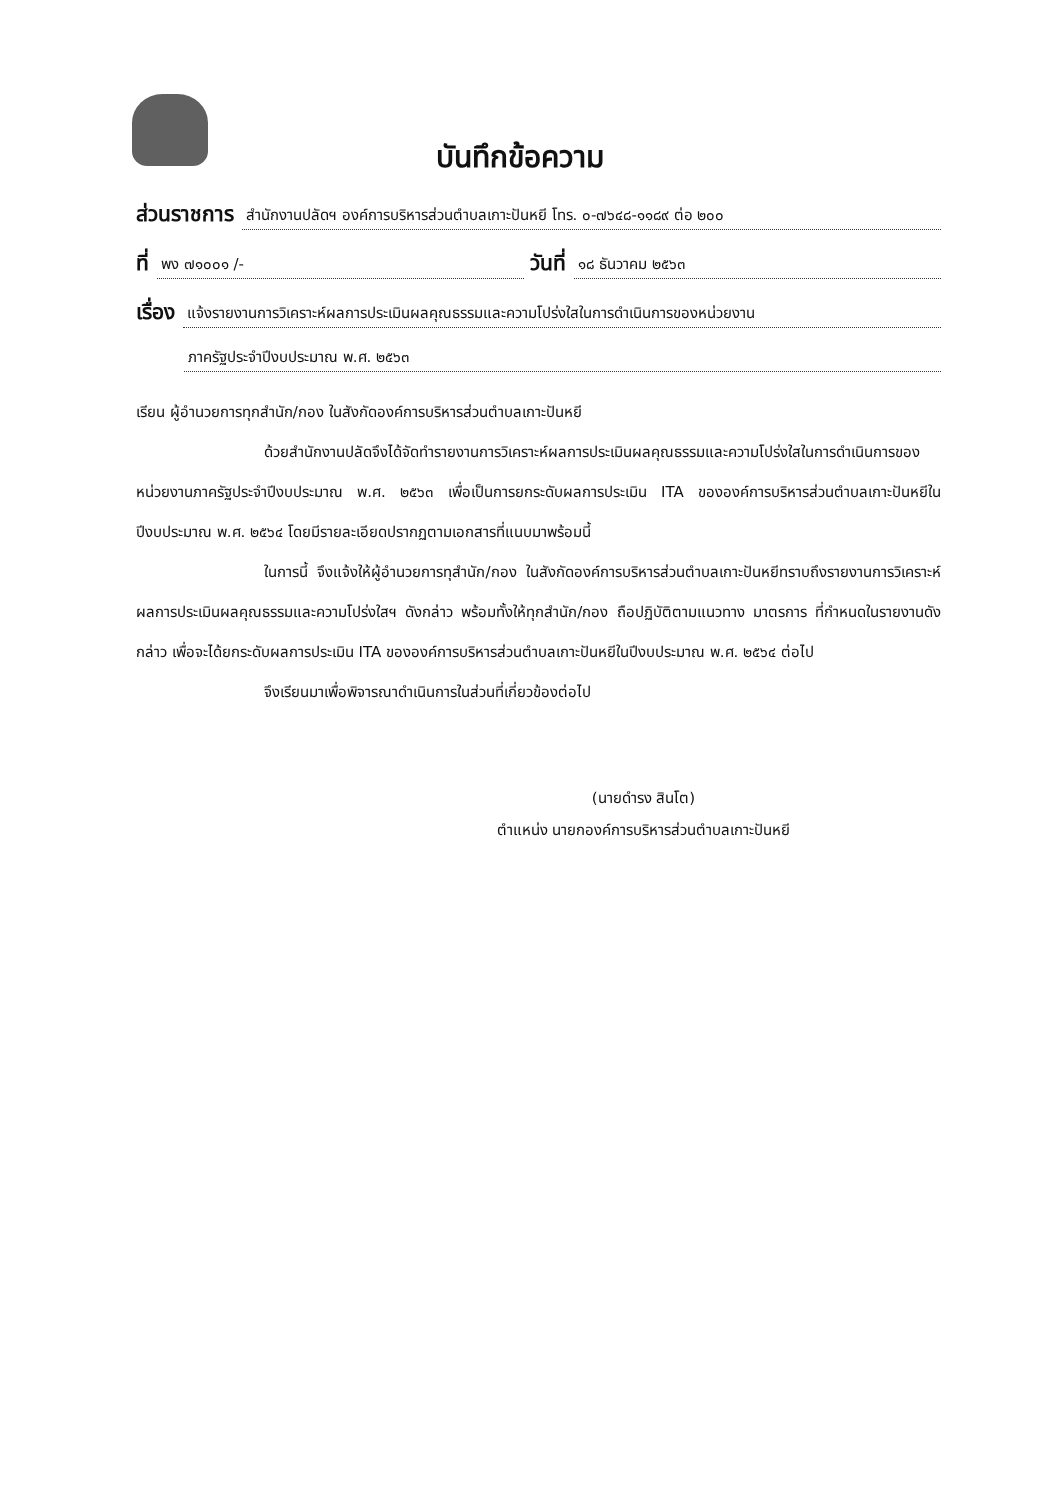บันทึกข้อความ
ส่วนราชการ สำนักงานปลัดฯ องค์การบริหารส่วนตำบลเกาะปันหยี โทร. ๐-๗๖๔๘-๑๑๘๙ ต่อ ๒๐๐
ที่ พง ๗๑๐๐๑ /- วันที่ ๑๘ ธันวาคม ๒๕๖๓
เรื่อง แจ้งรายงานการวิเคราะห์ผลการประเมินผลคุณธรรมและความโปร่งใสในการดำเนินการของหน่วยงาน
ภาครัฐประจำปีงบประมาณ พ.ศ. ๒๕๖๓
เรียน ผู้อำนวยการทุกสำนัก/กอง ในสังกัดองค์การบริหารส่วนตำบลเกาะปันหยี
ด้วยสำนักงานปลัดจึงได้จัดทำรายงานการวิเคราะห์ผลการประเมินผลคุณธรรมและความโปร่งใสในการดำเนินการของหน่วยงานภาครัฐประจำปีงบประมาณ พ.ศ. ๒๕๖๓ เพื่อเป็นการยกระดับผลการประเมิน ITA ขององค์การบริหารส่วนตำบลเกาะปันหยีในปีงบประมาณ พ.ศ. ๒๕๖๔ โดยมีรายละเอียดปรากฏตามเอกสารที่แนบมาพร้อมนี้
ในการนี้ จึงแจ้งให้ผู้อำนวยการทุสำนัก/กอง ในสังกัดองค์การบริหารส่วนตำบลเกาะปันหยีทราบถึงรายงานการวิเคราะห์ผลการประเมินผลคุณธรรมและความโปร่งใสฯ ดังกล่าว พร้อมทั้งให้ทุกสำนัก/กอง ถือปฏิบัติตามแนวทาง มาตรการ ที่กำหนดในรายงานดังกล่าว เพื่อจะได้ยกระดับผลการประเมิน ITA ขององค์การบริหารส่วนตำบลเกาะปันหยีในปีงบประมาณ พ.ศ. ๒๕๖๔ ต่อไป
จึงเรียนมาเพื่อพิจารณาดำเนินการในส่วนที่เกี่ยวข้องต่อไป
(นายดำรง สินโต)
ตำแหน่ง นายกองค์การบริหารส่วนตำบลเกาะปันหยี